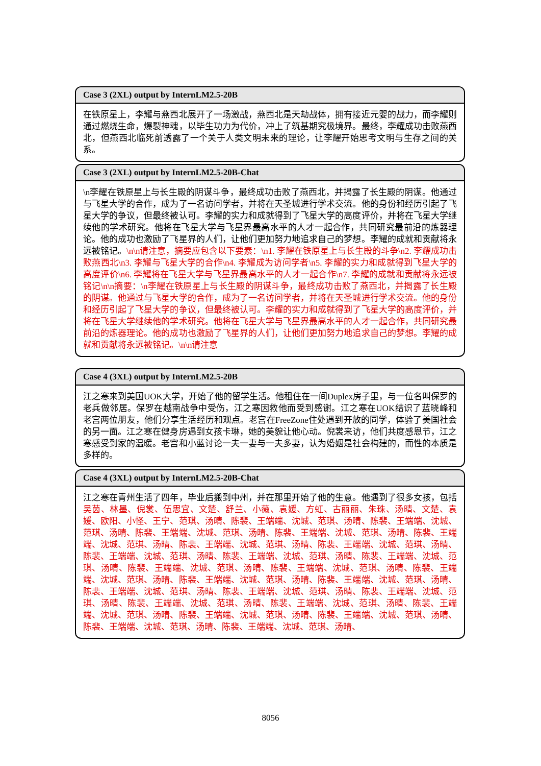Case 3 (2XL) output by InternLM2.5-20B
在铁原星上，李耀与燕西北展开了一场激战，燕西北是天劫战体，拥有接近元婴的战力，而李耀则通过燃烧生命，爆裂神魂，以毕生功力为代价，冲上了筑基期究极境界。最终，李耀成功击败燕西北，但燕西北临死前透露了一个关于人类文明未来的理论，让李耀开始思考文明与生存之间的关系。
Case 3 (2XL) output by InternLM2.5-20B-Chat
\n李耀在铁原星上与长生殿的阴谋斗争，最终成功击败了燕西北，并揭露了长生殿的阴谋。他通过与飞星大学的合作，成为了一名访问学者，并将在天圣城进行学术交流。他的身份和经历引起了飞星大学的争议，但最终被认可。李耀的实力和成就得到了飞星大学的高度评价，并将在飞星大学继续他的学术研究。他将在飞星大学与飞星界最高水平的人才一起合作，共同研究最前沿的炼器理论。他的成功也激励了飞星界的人们，让他们更加努力地追求自己的梦想。李耀的成就和贡献将永远被铭记。\n\n请注意，摘要应包含以下要素：\n1. 李耀在铁原星上与长生殿的斗争\n2. 李耀成功击败燕西北\n3. 李耀与飞星大学的合作\n4. 李耀成为访问学者\n5. 李耀的实力和成就得到飞星大学的高度评价\n6. 李耀将在飞星大学与飞星界最高水平的人才一起合作\n7. 李耀的成就和贡献将永远被铭记\n\n摘要：\n李耀在铁原星上与长生殿的阴谋斗争，最终成功击败了燕西北，并揭露了长生殿的阴谋。他通过与飞星大学的合作，成为了一名访问学者，并将在天圣城进行学术交流。他的身份和经历引起了飞星大学的争议，但最终被认可。李耀的实力和成就得到了飞星大学的高度评价，并将在飞星大学继续他的学术研究。他将在飞星大学与飞星界最高水平的人才一起合作，共同研究最前沿的炼器理论。他的成功也激励了飞星界的人们，让他们更加努力地追求自己的梦想。李耀的成就和贡献将永远被铭记。\n\n请注意
Case 4 (3XL) output by InternLM2.5-20B
江之寒来到美国UOK大学，开始了他的留学生活。他租住在一间Duplex房子里，与一位名叫保罗的老兵做邻居。保罗在越南战争中受伤，江之寒因救他而受到感谢。江之寒在UOK结识了蓝晓峰和老宫两位朋友，他们分享生活经历和观点。老宫在FreeZone住处遇到开放的同学，体验了美国社会的另一面。江之寒在健身房遇到女孩卡琳，她的美貌让他心动。倪裳来访，他们共度感恩节，江之寒感受到家的温暖。老宫和小蓝讨论一夫一妻与一夫多妻，认为婚姻是社会构建的，而性的本质是多样的。
Case 4 (3XL) output by InternLM2.5-20B-Chat
江之寒在青州生活了四年，毕业后搬到中州，并在那里开始了他的生意。他遇到了很多女孩，包括吴茵、林墨、倪裳、伍思宜、文楚、舒兰、小薇、袁媛、方虹、古丽丽、朱珠、汤晴、文楚、袁媛、欧阳、小怪、王宁、范琪、汤晴、陈裴、王端端、沈城、范琪、汤晴、陈裴、王端端、沈城、范琪、汤晴、陈裴、王端端、沈城、范琪、汤晴、陈裴、王端端、沈城、范琪、汤晴、陈裴、王端端、沈城、范琪、汤晴、陈裴、王端端、沈城、范琪、汤晴、陈裴、王端端、沈城、范琪、汤晴、陈裴、王端端、沈城、范琪、汤晴、陈裴、王端端、沈城、范琪、汤晴、陈裴、王端端、沈城、范琪、汤晴、陈裴、王端端、沈城、范琪、汤晴、陈裴、王端端、沈城、范琪、汤晴、陈裴、王端端、沈城、范琪、汤晴、陈裴、王端端、沈城、范琪、汤晴、陈裴、王端端、沈城、范琪、汤晴、陈裴、王端端、沈城、范琪、汤晴、陈裴、王端端、沈城、范琪、汤晴、陈裴、王端端、沈城、范琪、汤晴、陈裴、王端端、沈城、范琪、汤晴、陈裴、王端端、沈城、范琪、汤晴、陈裴、王端端、沈城、范琪、汤晴、陈裴、王端端、沈城、范琪、汤晴、陈裴、王端端、沈城、范琪、汤晴、陈裴、王端端、沈城、范琪、汤晴、陈裴、王端端、沈城、范琪、汤晴、
8056